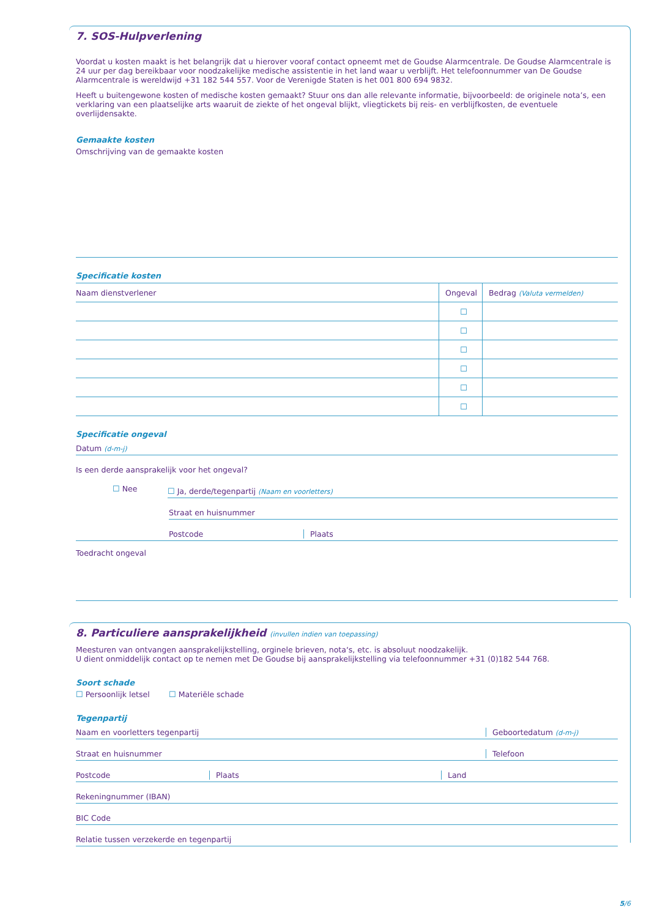7. SOS-Hulpverlening
Voordat u kosten maakt is het belangrijk dat u hierover vooraf contact opneemt met de Goudse Alarmcentrale. De Goudse Alarmcentrale is 24 uur per dag bereikbaar voor noodzakelijke medische assistentie in het land waar u verblijft. Het telefoonnummer van De Goudse Alarmcentrale is wereldwijd +31 182 544 557. Voor de Verenigde Staten is het 001 800 694 9832.
Heeft u buitengewone kosten of medische kosten gemaakt? Stuur ons dan alle relevante informatie, bijvoorbeeld: de originele nota’s, een verklaring van een plaatselijke arts waaruit de ziekte of het ongeval blijkt, vliegtickets bij reis- en verblijfkosten, de eventuele overlijdensakte.
Gemaakte kosten
Omschrijving van de gemaakte kosten
Specificatie kosten
| Naam dienstverlener | Ongeval | Bedrag (Valuta vermelden) |
| --- | --- | --- |
| | ☐ | |
| | ☐ | |
| | ☐ | |
| | ☐ | |
| | ☐ | |
| | ☐ | |
Specificatie ongeval
Datum (d-m-j)
Is een derde aansprakelijk voor het ongeval?
☐ Nee
☐ Ja, derde/tegenpartij (Naam en voorletters)
Straat en huisnummer
Postcode Plaats
Toedracht ongeval
8. Particuliere aansprakelijkheid (invullen indien van toepassing)
Meesturen van ontvangen aansprakelijkstelling, orginele brieven, nota‘s, etc. is absoluut noodzakelijk.
U dient onmiddelijk contact op te nemen met De Goudse bij aansprakelijkstelling via telefoonnummer +31 (0)182 544 768.
Soort schade
☐ Persoonlijk letsel ☐ Materiële schade
Tegenpartij
Naam en voorletters tegenpartij
Geboortedatum (d-m-j)
Straat en huisnummer Telefoon
Postcode Plaats Land
Rekeningnummer (IBAN)
BIC Code
Relatie tussen verzekerde en tegenpartij
5/6